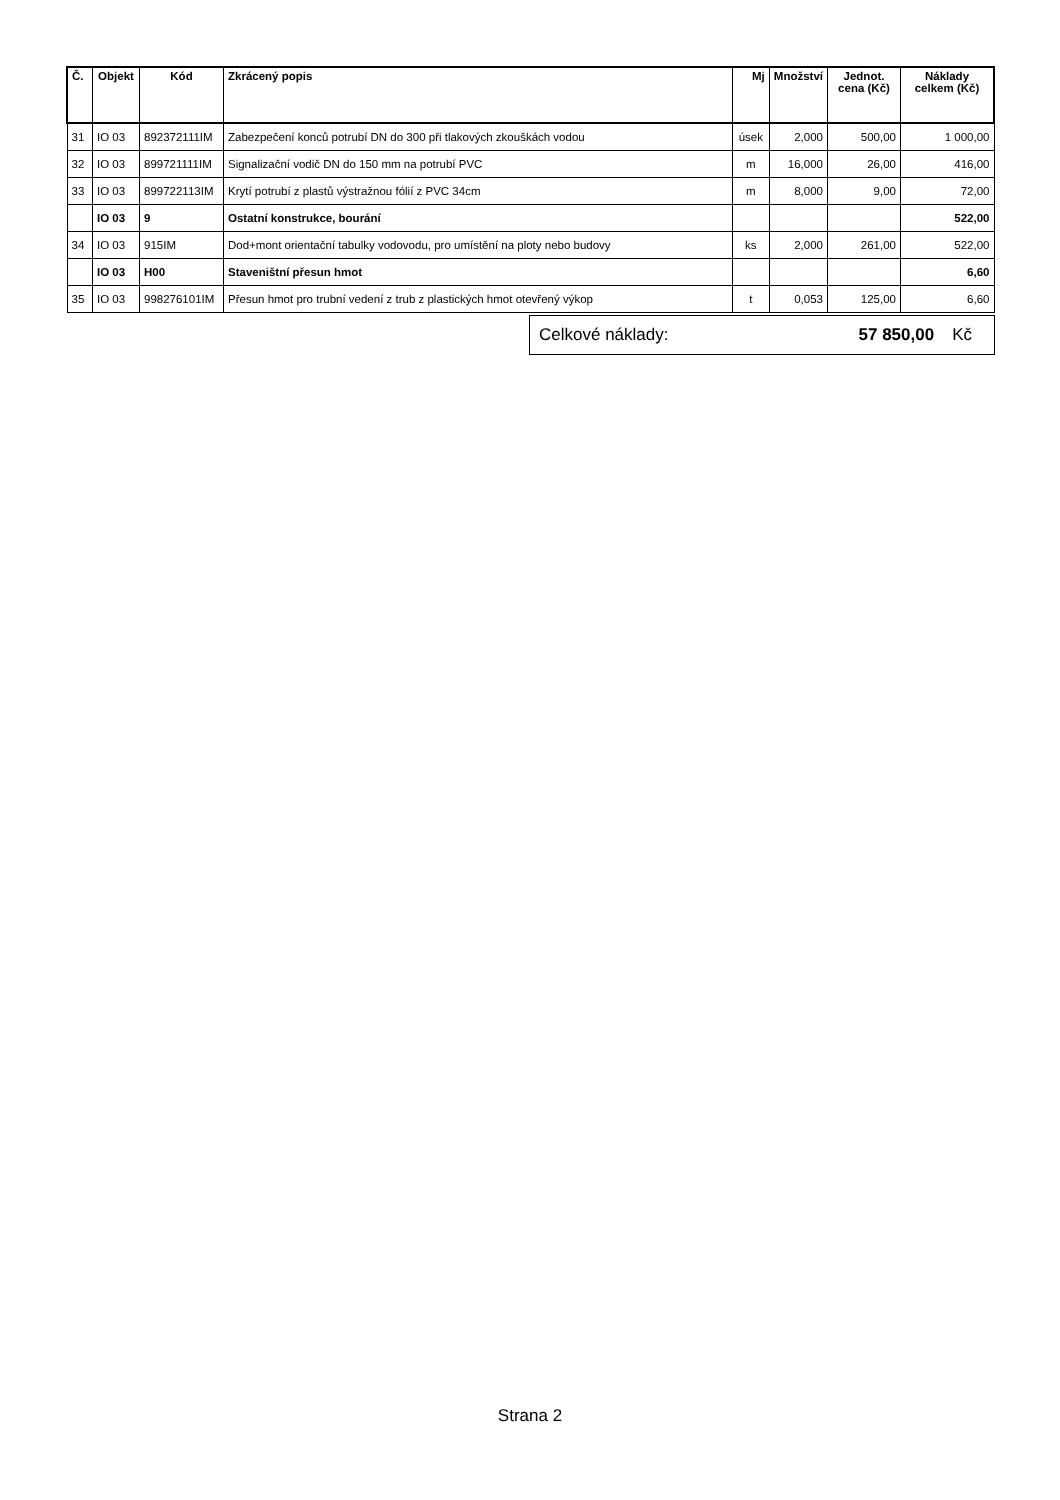| Č. | Objekt | Kód | Zkrácený popis | Mj | Množství | Jednot. cena (Kč) | Náklady celkem (Kč) |
| --- | --- | --- | --- | --- | --- | --- | --- |
| 31 | IO 03 | 892372111IM | Zabezpečení konců potrubí DN do 300 při tlakových zkouškách vodou | úsek | 2,000 | 500,00 | 1 000,00 |
| 32 | IO 03 | 899721111IM | Signalizační vodič DN do 150 mm na potrubí PVC | m | 16,000 | 26,00 | 416,00 |
| 33 | IO 03 | 899722113IM | Krytí potrubí z plastů výstražnou fólií z PVC 34cm | m | 8,000 | 9,00 | 72,00 |
| | IO 03 | 9 | Ostatní konstrukce, bourání | | | | 522,00 |
| 34 | IO 03 | 915IM | Dod+mont orientační tabulky vodovodu, pro umístění na ploty nebo budovy | ks | 2,000 | 261,00 | 522,00 |
| | IO 03 | H00 | Staveništní přesun hmot | | | | 6,60 |
| 35 | IO 03 | 998276101IM | Přesun hmot pro trubní vedení z trub z plastických hmot otevřený výkop | t | 0,053 | 125,00 | 6,60 |
Celkové náklady: 57 850,00 Kč
Strana 2